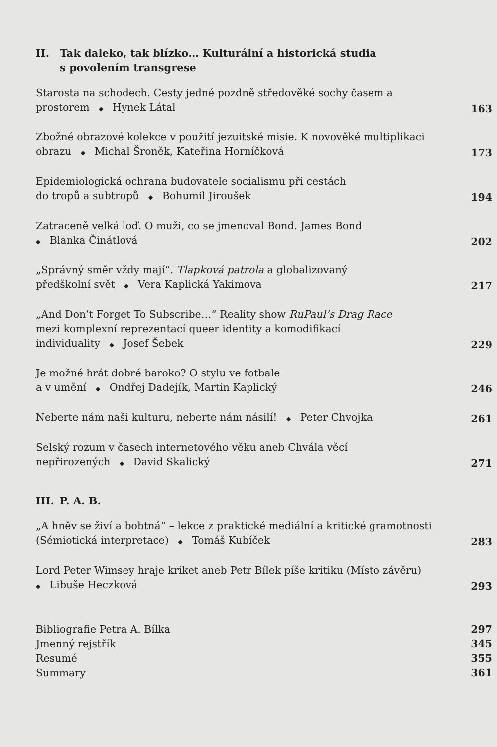II. Tak daleko, tak blízko… Kulturální a historická studia
s povolením transgrese
Starosta na schodech. Cesty jedné pozdně středověké sochy časem a prostorem ◆ Hynek Látal
163
Zbožné obrazové kolekce v použití jezuitské misie. K novověké multiplikaci obrazu ◆ Michal Šroněk, Kateřina Horníčková
173
Epidemiologická ochrana budovatele socialismu při cestách
do tropů a subtropů ◆ Bohumil Jiroušek
194
Zatraceně velká loď. O muži, co se jmenoval Bond. James Bond
◆ Blanka Činátlová
202
„Správný směr vždy mají“. Tlapková patrola a globalizovaný
předškolní svět ◆ Vera Kaplická Yakimova
217
„And Don’t Forget To Subscribe…“ Reality show RuPaul’s Drag Race
mezi komplexní reprezentací queer identity a komodifikací
individuality ◆ Josef Šebek
229
Je možné hrát dobré baroko? O stylu ve fotbale
a v umění ◆ Ondřej Dadejík, Martin Kaplický
246
Neberte nám naši kulturu, neberte nám násilí! ◆ Peter Chvojka
261
Selský rozum v časech internetového věku aneb Chvála věcí
nepřirozených ◆ David Skalický
271
III. P. A. B.
„A hněv se živí a bobtná“ – lekce z praktické mediální a kritické gramotnosti
(Sémiotická interpretace) ◆ Tomáš Kubíček
283
Lord Peter Wimsey hraje kriket aneb Petr Bílek píše kritiku (Místo závěru)
◆ Libuše Heczková
293
Bibliografie Petra A. Bílka 297
Jmenný rejstřík 345
Resumé 355
Summary 361